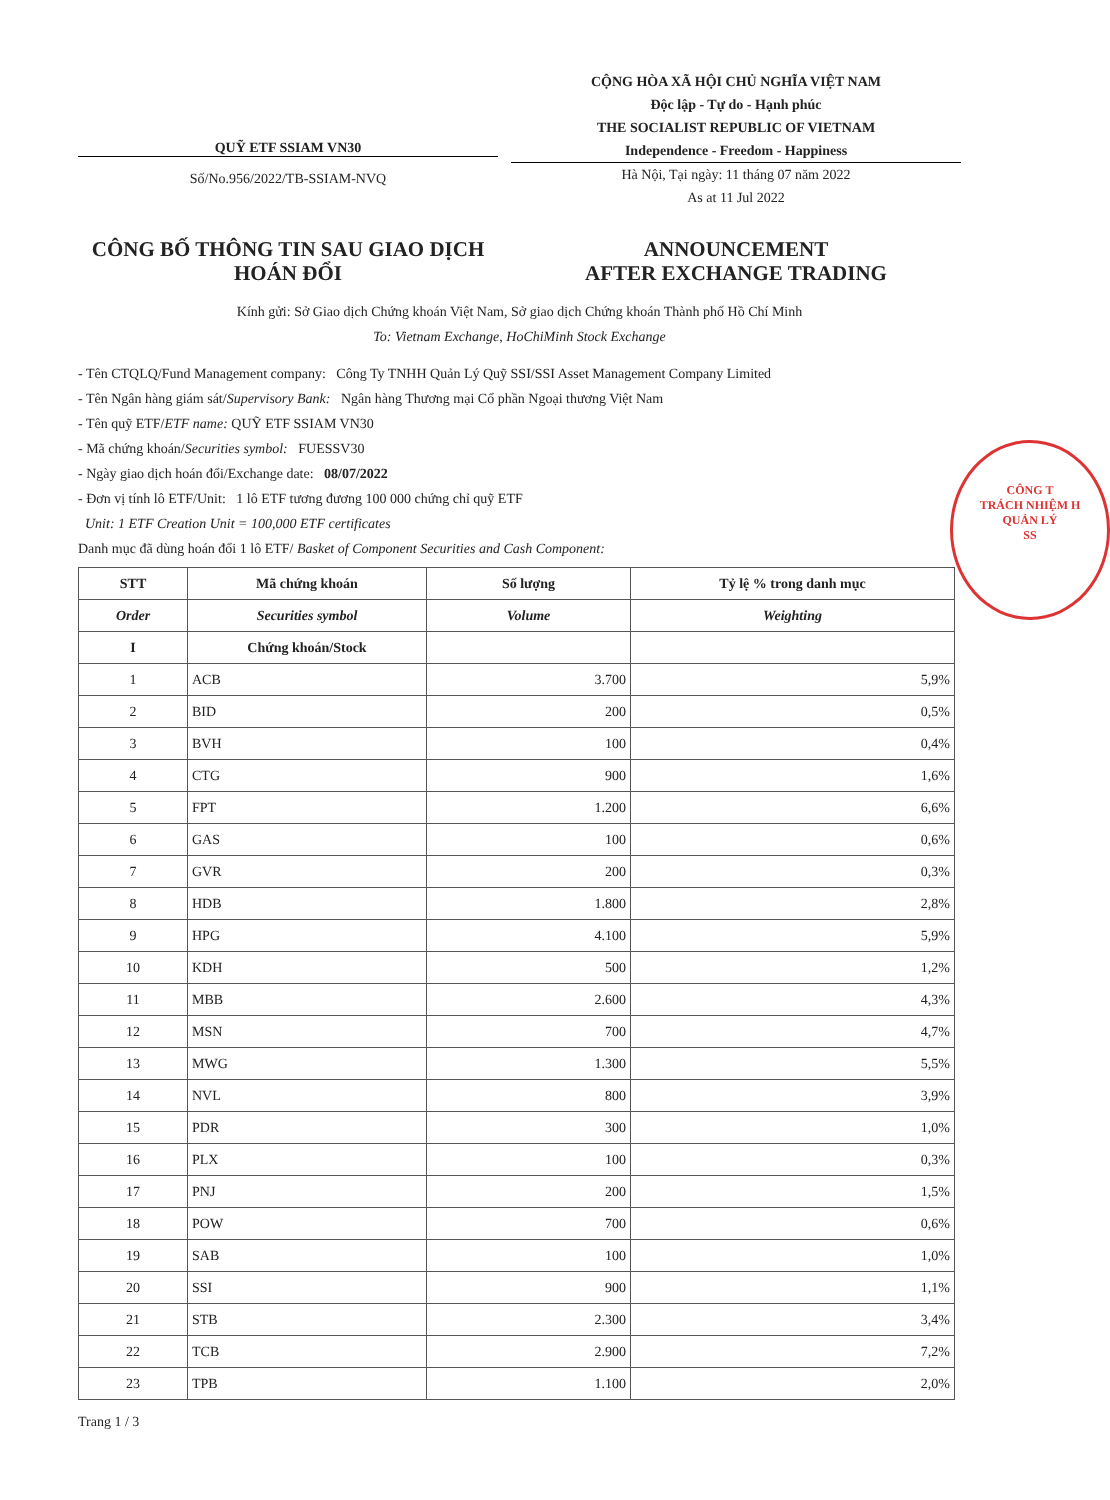QUỸ ETF SSIAM VN30
Số/No.956/2022/TB-SSIAM-NVQ
CỘNG HÒA XÃ HỘI CHỦ NGHĨA VIỆT NAM
Độc lập - Tự do - Hạnh phúc
THE SOCIALIST REPUBLIC OF VIETNAM
Independence - Freedom - Happiness
Hà Nội, Tại ngày: 11 tháng 07 năm 2022
As at 11 Jul 2022
CÔNG BỐ THÔNG TIN SAU GIAO DỊCH
HOÁN ĐỔI
ANNOUNCEMENT
AFTER EXCHANGE TRADING
Kính gửi: Sở Giao dịch Chứng khoán Việt Nam, Sở giao dịch Chứng khoán Thành phố Hồ Chí Minh
To: Vietnam Exchange, HoChiMinh Stock Exchange
- Tên CTQLQ/Fund Management company: Công Ty TNHH Quản Lý Quỹ SSI/SSI Asset Management Company Limited
- Tên Ngân hàng giám sát/Supervisory Bank: Ngân hàng Thương mại Cổ phần Ngoại thương Việt Nam
- Tên quỹ ETF/ETF name: QUỸ ETF SSIAM VN30
- Mã chứng khoán/Securities symbol: FUESSV30
- Ngày giao dịch hoán đổi/Exchange date: 08/07/2022
- Đơn vị tính lô ETF/Unit: 1 lô ETF tương đương 100 000 chứng chỉ quỹ ETF
Unit: 1 ETF Creation Unit = 100,000 ETF certificates
Danh mục đã dùng hoán đổi 1 lô ETF/ Basket of Component Securities and Cash Component:
| STT | Mã chứng khoán | Số lượng | Tỷ lệ % trong danh mục |
| --- | --- | --- | --- |
| Order | Securities symbol | Volume | Weighting |
| I | Chứng khoán/Stock | | |
| 1 | ACB | 3.700 | 5,9% |
| 2 | BID | 200 | 0,5% |
| 3 | BVH | 100 | 0,4% |
| 4 | CTG | 900 | 1,6% |
| 5 | FPT | 1.200 | 6,6% |
| 6 | GAS | 100 | 0,6% |
| 7 | GVR | 200 | 0,3% |
| 8 | HDB | 1.800 | 2,8% |
| 9 | HPG | 4.100 | 5,9% |
| 10 | KDH | 500 | 1,2% |
| 11 | MBB | 2.600 | 4,3% |
| 12 | MSN | 700 | 4,7% |
| 13 | MWG | 1.300 | 5,5% |
| 14 | NVL | 800 | 3,9% |
| 15 | PDR | 300 | 1,0% |
| 16 | PLX | 100 | 0,3% |
| 17 | PNJ | 200 | 1,5% |
| 18 | POW | 700 | 0,6% |
| 19 | SAB | 100 | 1,0% |
| 20 | SSI | 900 | 1,1% |
| 21 | STB | 2.300 | 3,4% |
| 22 | TCB | 2.900 | 7,2% |
| 23 | TPB | 1.100 | 2,0% |
Trang 1 / 3
CÔNG T
TRÁCH NHIỆM H
QUẢN LÝ
SS